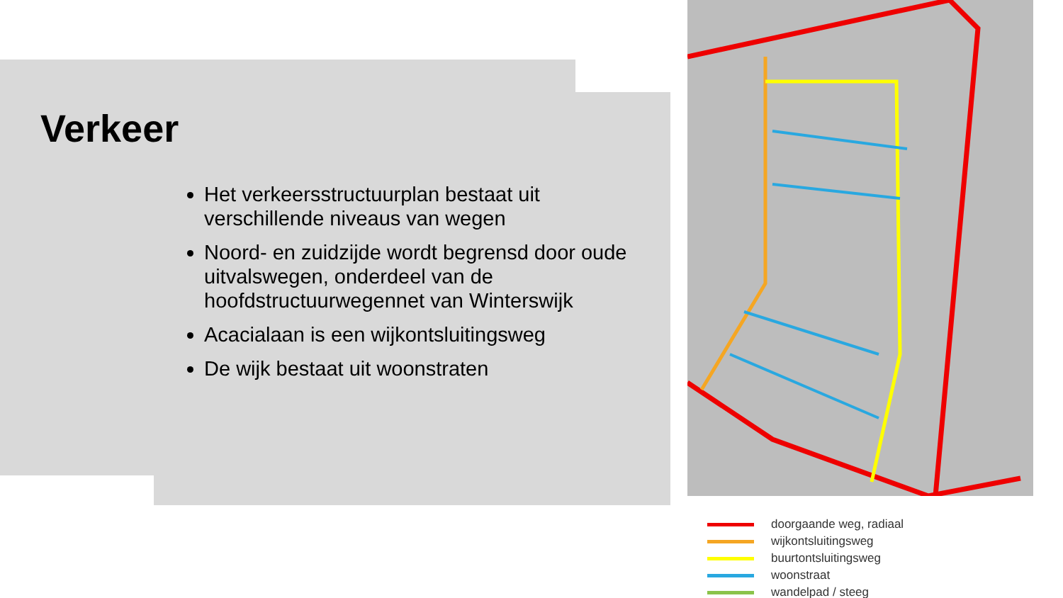Verkeer
Het verkeersstructuurplan bestaat uit verschillende niveaus van wegen
Noord- en zuidzijde wordt begrensd door oude uitvalswegen, onderdeel van de hoofdstructuurwegennet van Winterswijk
Acacialaan is een wijkontsluitingsweg
De wijk bestaat uit woonstraten
doorgaande weg, radiaal
wijkontsluitingsweg
buurtontsluitingsweg
woonstraat
wandelpad / steeg